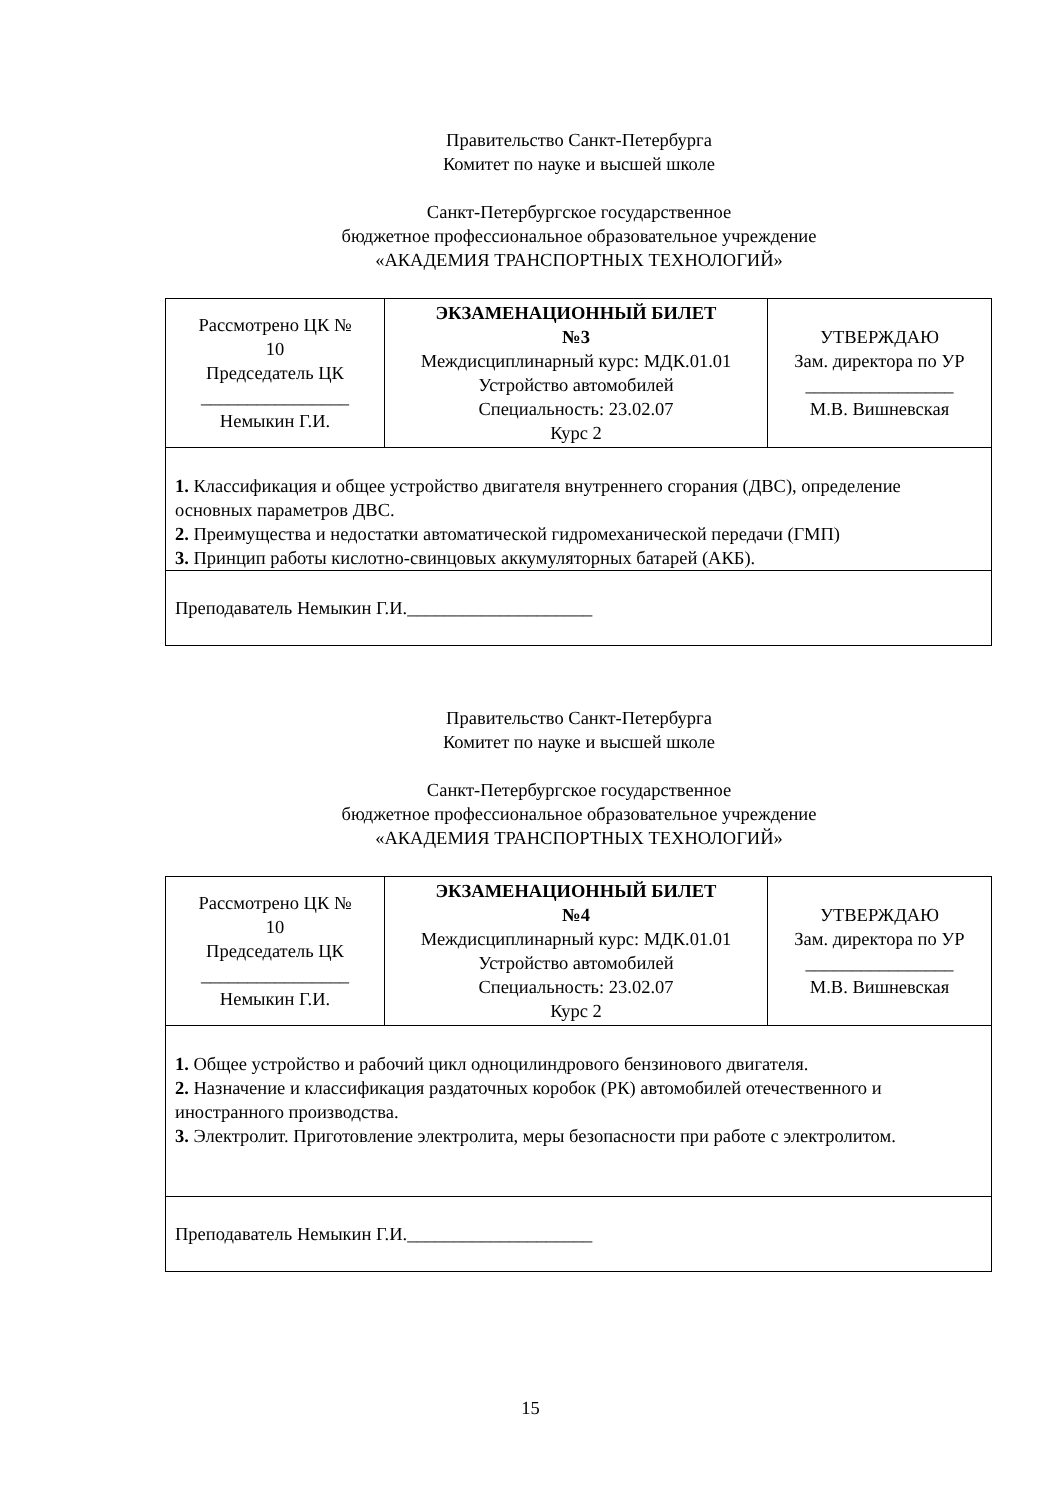Правительство Санкт-Петербурга
Комитет по науке и высшей школе
Санкт-Петербургское государственное
бюджетное профессиональное образовательное учреждение
«АКАДЕМИЯ ТРАНСПОРТНЫХ ТЕХНОЛОГИЙ»
| Рассмотрено ЦК № 10 Председатель ЦК ________________ Немыкин Г.И. | ЭКЗАМЕНАЦИОННЫЙ БИЛЕТ №3 Междисциплинарный курс: МДК.01.01 Устройство автомобилей Специальность: 23.02.07 Курс 2 | УТВЕРЖДАЮ Зам. директора по УР ________________ М.В. Вишневская |
| 1. Классификация и общее устройство двигателя внутреннего сгорания (ДВС), определение основных параметров ДВС. 2. Преимущества и недостатки автоматической гидромеханической передачи (ГМП) 3. Принцип работы кислотно-свинцовых аккумуляторных батарей (АКБ). | | |
| Преподаватель Немыкин Г.И.____________________ | | |
Правительство Санкт-Петербурга
Комитет по науке и высшей школе
Санкт-Петербургское государственное
бюджетное профессиональное образовательное учреждение
«АКАДЕМИЯ ТРАНСПОРТНЫХ ТЕХНОЛОГИЙ»
| Рассмотрено ЦК № 10 Председатель ЦК ________________ Немыкин Г.И. | ЭКЗАМЕНАЦИОННЫЙ БИЛЕТ №4 Междисциплинарный курс: МДК.01.01 Устройство автомобилей Специальность: 23.02.07 Курс 2 | УТВЕРЖДАЮ Зам. директора по УР ________________ М.В. Вишневская |
| 1. Общее устройство и рабочий цикл одноцилиндрового бензинового двигателя. 2. Назначение и классификация раздаточных коробок (РК) автомобилей отечественного и иностранного производства. 3. Электролит. Приготовление электролита, меры безопасности при работе с электролитом. | | |
| Преподаватель Немыкин Г.И.____________________ | | |
15